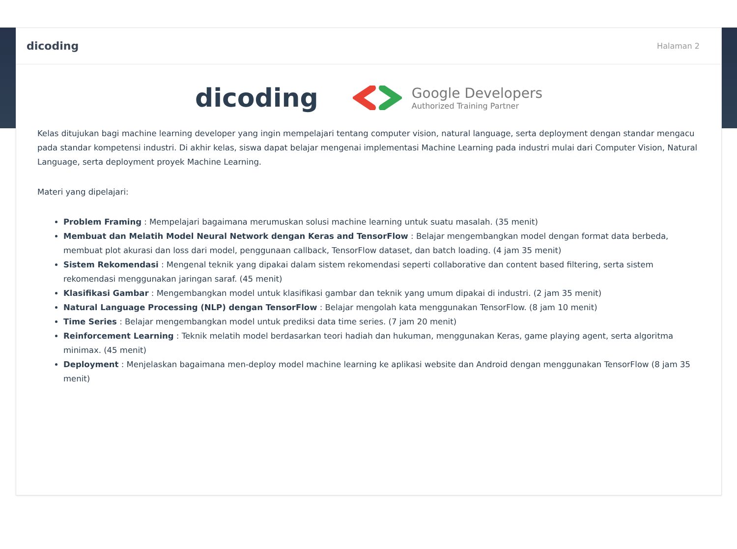dicoding Halaman 2
dicoding
Google Developers
Authorized Training Partner
Kelas ditujukan bagi machine learning developer yang ingin mempelajari tentang computer vision, natural language, serta deployment dengan standar mengacu pada standar kompetensi industri. Di akhir kelas, siswa dapat belajar mengenai implementasi Machine Learning pada industri mulai dari Computer Vision, Natural Language, serta deployment proyek Machine Learning.
Materi yang dipelajari:
Problem Framing : Mempelajari bagaimana merumuskan solusi machine learning untuk suatu masalah. (35 menit)
Membuat dan Melatih Model Neural Network dengan Keras and TensorFlow : Belajar mengembangkan model dengan format data berbeda, membuat plot akurasi dan loss dari model, penggunaan callback, TensorFlow dataset, dan batch loading. (4 jam 35 menit)
Sistem Rekomendasi : Mengenal teknik yang dipakai dalam sistem rekomendasi seperti collaborative dan content based filtering, serta sistem rekomendasi menggunakan jaringan saraf. (45 menit)
Klasifikasi Gambar : Mengembangkan model untuk klasifikasi gambar dan teknik yang umum dipakai di industri. (2 jam 35 menit)
Natural Language Processing (NLP) dengan TensorFlow : Belajar mengolah kata menggunakan TensorFlow. (8 jam 10 menit)
Time Series : Belajar mengembangkan model untuk prediksi data time series. (7 jam 20 menit)
Reinforcement Learning : Teknik melatih model berdasarkan teori hadiah dan hukuman, menggunakan Keras, game playing agent, serta algoritma minimax. (45 menit)
Deployment : Menjelaskan bagaimana men-deploy model machine learning ke aplikasi website dan Android dengan menggunakan TensorFlow (8 jam 35 menit)